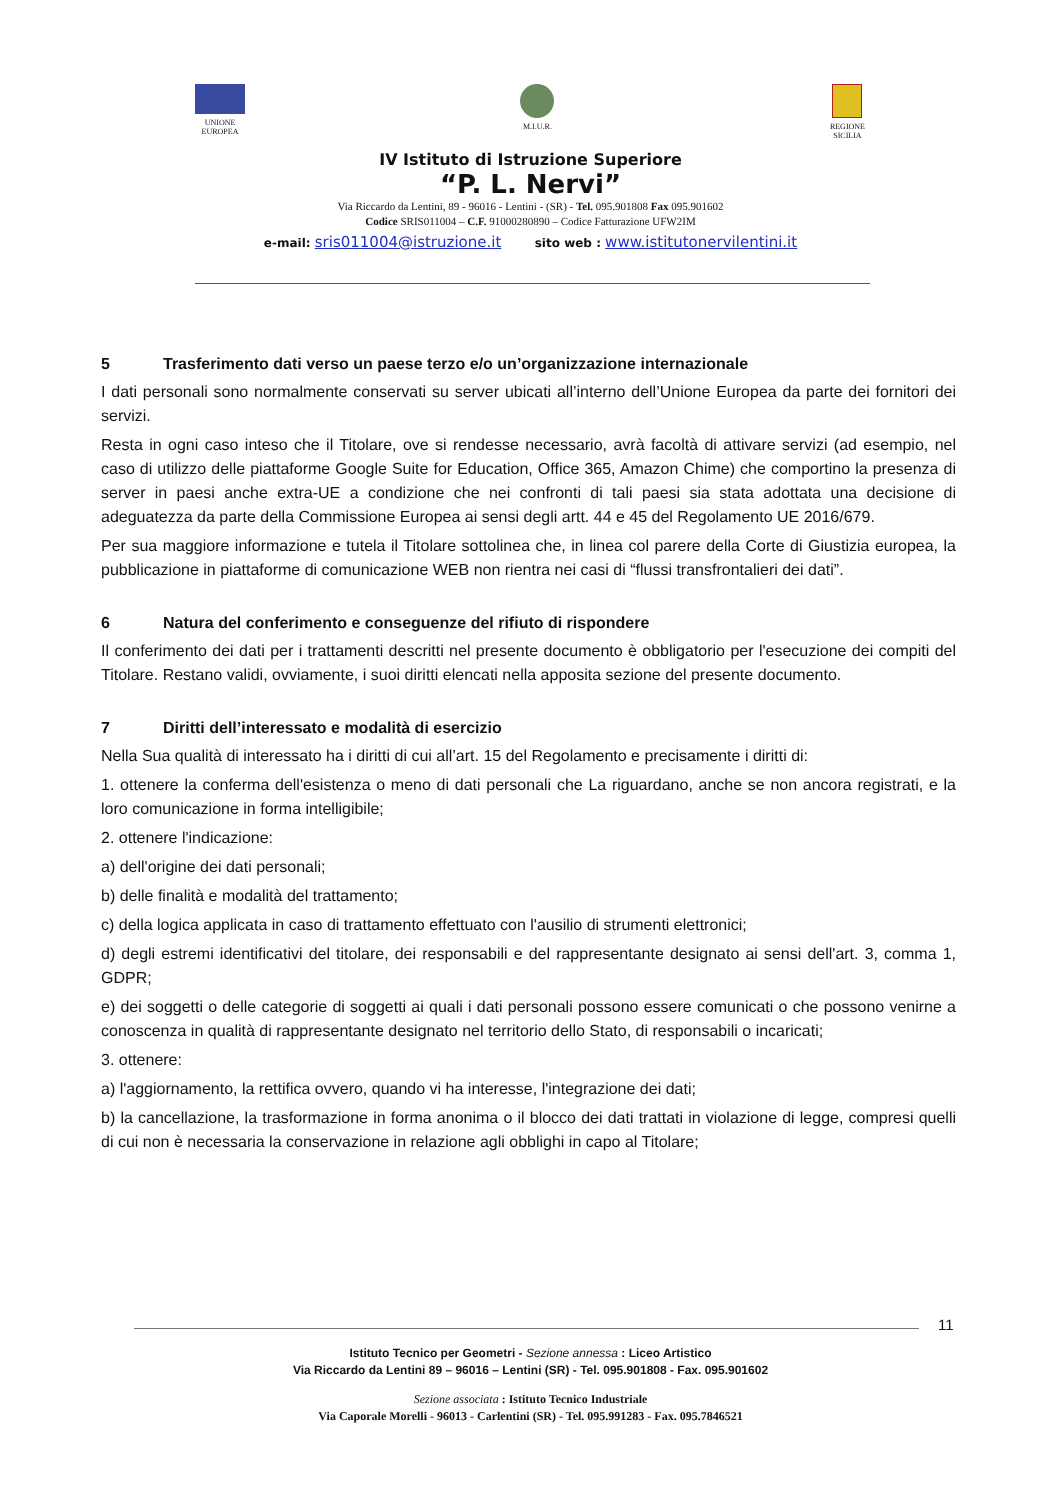UNIONE
EUROPEA
M.I.U.R. REGIONE
SICILIA
IV Istituto di Istruzione Superiore
“P. L. Nervi”
Via Riccardo da Lentini, 89 - 96016 - Lentini - (SR) - Tel. 095.901808 Fax 095.901602
Codice SRIS011004 – C.F. 91000280890 – Codice Fatturazione UFW2IM
e-mail: sris011004@istruzione.it sito web : www.istitutonervilentini.it
5 Trasferimento dati verso un paese terzo e/o un’organizzazione internazionale
I dati personali sono normalmente conservati su server ubicati all’interno dell’Unione Europea da parte dei fornitori dei servizi.
Resta in ogni caso inteso che il Titolare, ove si rendesse necessario, avrà facoltà di attivare servizi (ad esempio, nel caso di utilizzo delle piattaforme Google Suite for Education, Office 365, Amazon Chime) che comportino la presenza di server in paesi anche extra-UE a condizione che nei confronti di tali paesi sia stata adottata una decisione di adeguatezza da parte della Commissione Europea ai sensi degli artt. 44 e 45 del Regolamento UE 2016/679.
Per sua maggiore informazione e tutela il Titolare sottolinea che, in linea col parere della Corte di Giustizia europea, la pubblicazione in piattaforme di comunicazione WEB non rientra nei casi di “flussi transfrontalieri dei dati”.
6 Natura del conferimento e conseguenze del rifiuto di rispondere
Il conferimento dei dati per i trattamenti descritti nel presente documento è obbligatorio per l'esecuzione dei compiti del Titolare. Restano validi, ovviamente, i suoi diritti elencati nella apposita sezione del presente documento.
7 Diritti dell’interessato e modalità di esercizio
Nella Sua qualità di interessato ha i diritti di cui all’art. 15 del Regolamento e precisamente i diritti di:
1. ottenere la conferma dell'esistenza o meno di dati personali che La riguardano, anche se non ancora registrati, e la loro comunicazione in forma intelligibile;
2. ottenere l'indicazione:
a) dell'origine dei dati personali;
b) delle finalità e modalità del trattamento;
c) della logica applicata in caso di trattamento effettuato con l'ausilio di strumenti elettronici;
d) degli estremi identificativi del titolare, dei responsabili e del rappresentante designato ai sensi dell'art. 3, comma 1, GDPR;
e) dei soggetti o delle categorie di soggetti ai quali i dati personali possono essere comunicati o che possono venirne a conoscenza in qualità di rappresentante designato nel territorio dello Stato, di responsabili o incaricati;
3. ottenere:
a) l'aggiornamento, la rettifica ovvero, quando vi ha interesse, l'integrazione dei dati;
b) la cancellazione, la trasformazione in forma anonima o il blocco dei dati trattati in violazione di legge, compresi quelli di cui non è necessaria la conservazione in relazione agli obblighi in capo al Titolare;
11
Istituto Tecnico per Geometri - Sezione annessa : Liceo Artistico
Via Riccardo da Lentini 89 – 96016 – Lentini (SR) - Tel. 095.901808 - Fax. 095.901602
Sezione associata : Istituto Tecnico Industriale
Via Caporale Morelli - 96013 - Carlentini (SR) - Tel. 095.991283 - Fax. 095.7846521